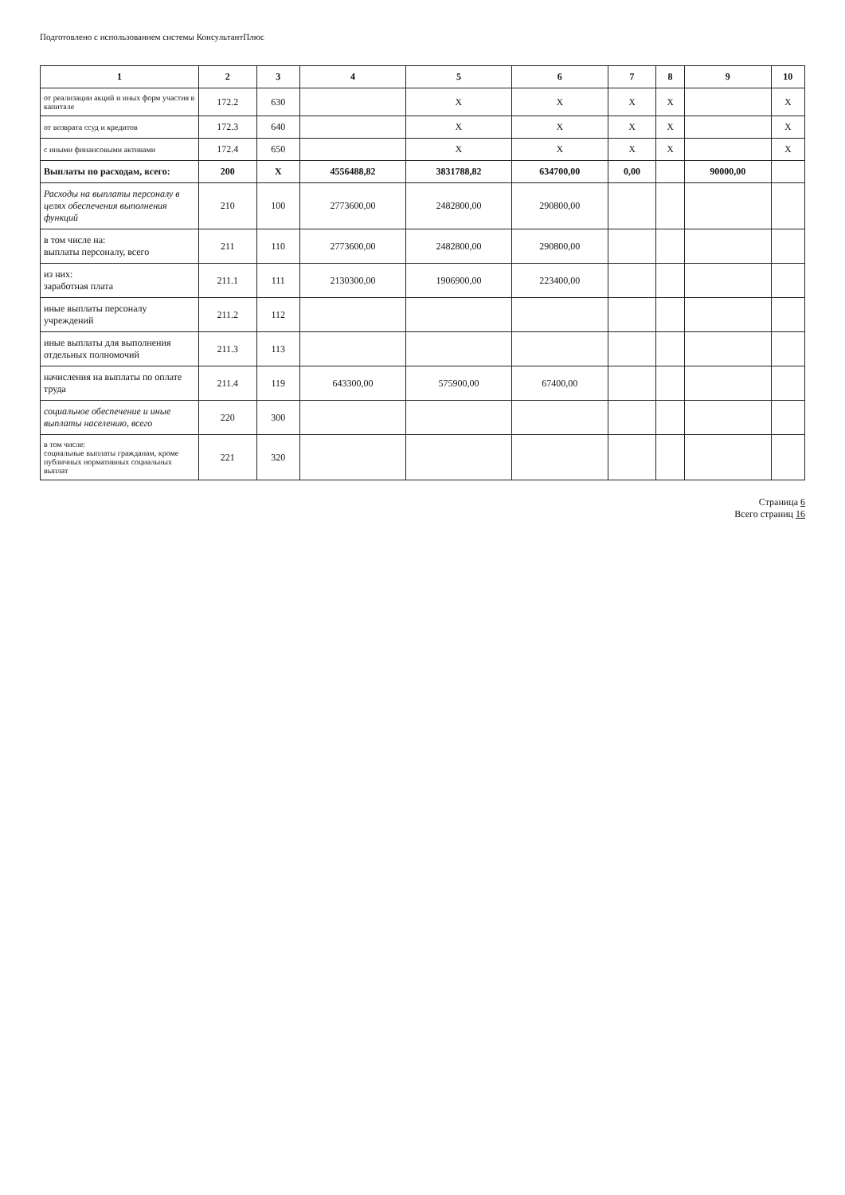Подготовлено с использованием системы КонсультантПлюс
| 1 | 2 | 3 | 4 | 5 | 6 | 7 | 8 | 9 | 10 |
| --- | --- | --- | --- | --- | --- | --- | --- | --- | --- |
| от реализации акций и иных форм участия в капитале | 172.2 | 630 | | X | X | X | X | | X |
| от возврата ссуд и кредитов | 172.3 | 640 | | X | X | X | X | | X |
| с иными финансовыми активами | 172.4 | 650 | | X | X | X | X | | X |
| Выплаты по расходам, всего: | 200 | X | 4556488,82 | 3831788,82 | 634700,00 | 0,00 | | 90000,00 | |
| Расходы на выплаты персоналу в целях обеспечения выполнения функций | 210 | 100 | 2773600,00 | 2482800,00 | 290800,00 | | | | |
| в том числе на: выплаты персоналу, всего | 211 | 110 | 2773600,00 | 2482800,00 | 290800,00 | | | | |
| из них: заработная плата | 211.1 | 111 | 2130300,00 | 1906900,00 | 223400,00 | | | | |
| иные выплаты персоналу учреждений | 211.2 | 112 | | | | | | | |
| иные выплаты для выполнения отдельных полномочий | 211.3 | 113 | | | | | | | |
| начисления на выплаты по оплате труда | 211.4 | 119 | 643300,00 | 575900,00 | 67400,00 | | | | |
| социальное обеспечение и иные выплаты населению, всего | 220 | 300 | | | | | | | |
| в том числе: социальные выплаты гражданам, кроме публичных нормативных социальных выплат | 221 | 320 | | | | | | | |
Страница 6
Всего страниц 16